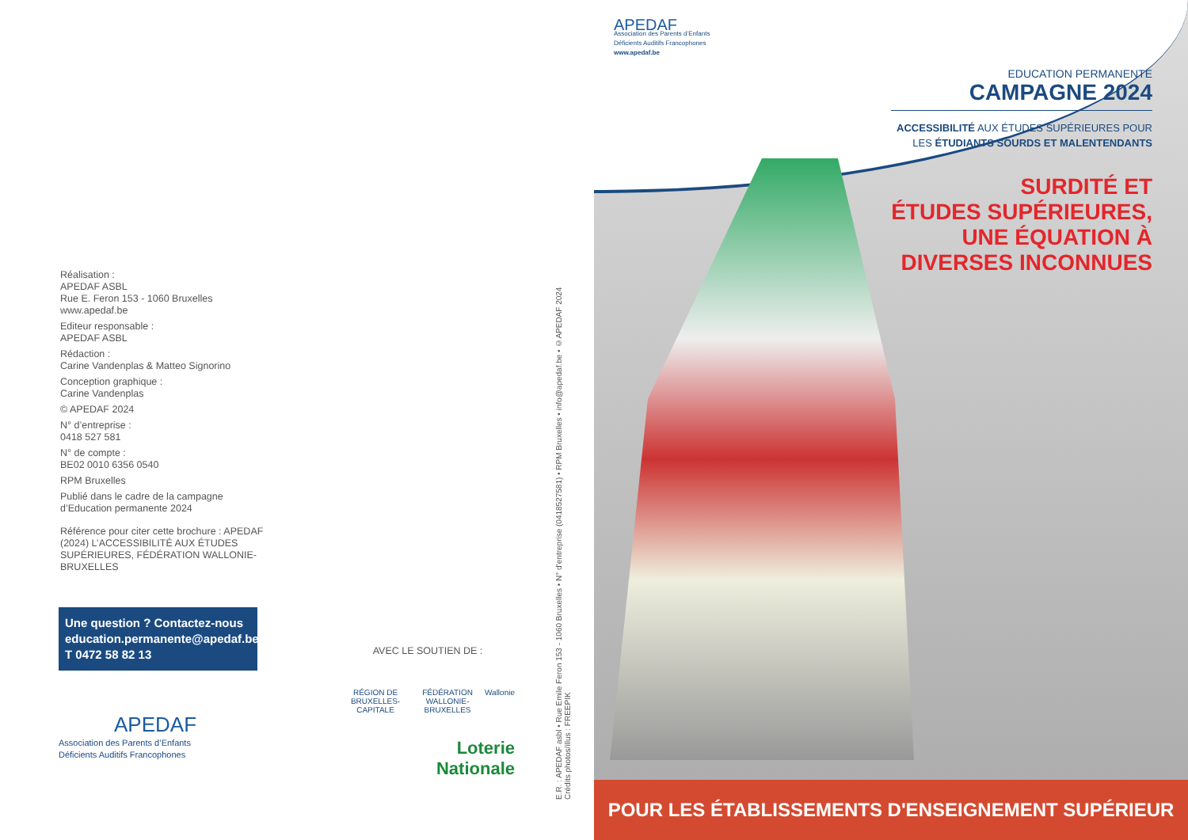Réalisation :
APEDAF ASBL
Rue E. Feron 153 - 1060 Bruxelles
www.apedaf.be
Editeur responsable :
APEDAF ASBL
Rédaction :
Carine Vandenplas & Matteo Signorino
Conception graphique :
Carine Vandenplas
© APEDAF 2024
N° d’entreprise :
0418 527 581
N° de compte :
BE02 0010 6356 0540
RPM Bruxelles
Publié dans le cadre de la campagne d’Education permanente 2024
Référence pour citer cette brochure : APEDAF (2024) L’ACCESSIBILITÉ AUX ÉTUDES SUPÉRIEURES, FÉDÉRATION WALLONIE-BRUXELLES
Une question ? Contactez-nous
education.permanente@apedaf.be
T 0472 58 82 13
APEDAF
Association des Parents d’Enfants
Déficients Auditifs Francophones
AVEC LE SOUTIEN DE :
RÉGION DE BRUXELLES-CAPITALE FÉDÉRATION WALLONIE-BRUXELLES Wallonie
Loterie
Nationale
E.R. : APEDAF asbl • Rue Emile Feron 153 - 1060 Bruxelles • N° d’entreprise (0418527581) • RPM Bruxelles • info@apedaf.be • ©APEDAF 2024
Crédits photos/illus : FREEPIK
APEDAF
Association des Parents d’Enfants
Déficients Auditifs Francophones
www.apedaf.be
EDUCATION PERMANENTE
CAMPAGNE 2024
ACCESSIBILITÉ AUX ÉTUDES SUPÉRIEURES POUR
LES ÉTUDIANTS SOURDS ET MALENTENDANTS
SURDITÉ ET
ÉTUDES SUPÉRIEURES,
UNE ÉQUATION À
DIVERSES INCONNUES
POUR LES ÉTABLISSEMENTS D'ENSEIGNEMENT SUPÉRIEUR